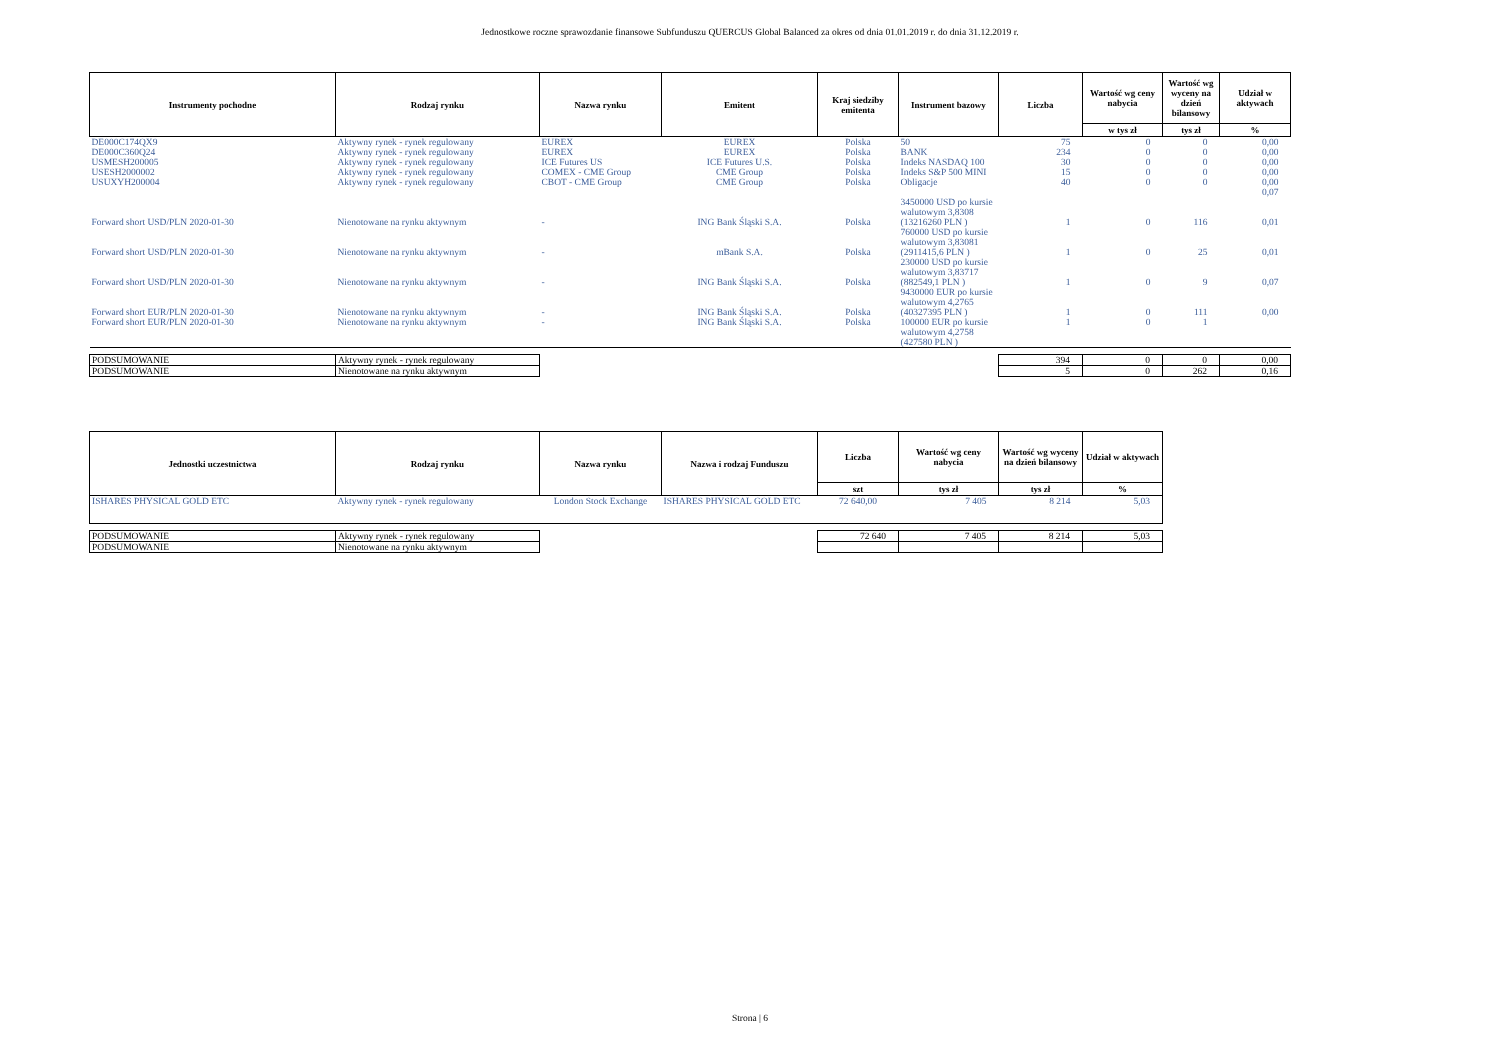Jednostkowe roczne sprawozdanie finansowe Subfunduszu QUERCUS Global Balanced za okres od dnia 01.01.2019 r. do dnia 31.12.2019 r.
| Instrumenty pochodne | Rodzaj rynku | Nazwa rynku | Emitent | Kraj siedziby emitenta | Instrument bazowy | Liczba | Wartość wg ceny nabycia | Wartość wg wyceny na dzień bilansowy | Udział w aktywach |
| --- | --- | --- | --- | --- | --- | --- | --- | --- | --- |
| | | | | | | | w tys zł | tys zł | % |
| DE000C174QX9 | Aktywny rynek - rynek regulowany | EUREX | EUREX | Polska | 50 | 75 | 0 | 0 | 0,00 |
| DE000C360Q24 | Aktywny rynek - rynek regulowany | EUREX | EUREX | Polska | BANK | 234 | 0 | 0 | 0,00 |
| USMESH200005 | Aktywny rynek - rynek regulowany | ICE Futures US | ICE Futures U.S. | Polska | Indeks NASDAQ 100 | 30 | 0 | 0 | 0,00 |
| USESH2000002 | Aktywny rynek - rynek regulowany | COMEX - CME Group | CME Group | Polska | Indeks S&P 500 MINI | 15 | 0 | 0 | 0,00 |
| USUXYH200004 | Aktywny rynek - rynek regulowany | CBOT - CME Group | CME Group | Polska | Obligacje | 40 | 0 | 0 | 0,00 0,07 |
| Forward short USD/PLN 2020-01-30 | Nienotowane na rynku aktywnym | - | ING Bank Śląski S.A. | Polska | 3450000 USD po kursie walutowym 3,8308 (13216260 PLN ) | 1 | 0 | 116 | 0,01 |
| Forward short USD/PLN 2020-01-30 | Nienotowane na rynku aktywnym | - | mBank S.A. | Polska | 760000 USD po kursie walutowym 3,83081 (2911415,6 PLN ) | 1 | 0 | 25 | 0,01 |
| Forward short USD/PLN 2020-01-30 | Nienotowane na rynku aktywnym | - | ING Bank Śląski S.A. | Polska | 230000 USD po kursie walutowym 3,83717 (882549,1 PLN ) | 1 | 0 | 9 | 0,07 |
| Forward short EUR/PLN 2020-01-30 | Nienotowane na rynku aktywnym | - | ING Bank Śląski S.A. | Polska | 9430000 EUR po kursie walutowym 4,2765 (40327395 PLN ) | 1 | 0 | 111 | 0,00 |
| Forward short EUR/PLN 2020-01-30 | Nienotowane na rynku aktywnym | - | ING Bank Śląski S.A. | Polska | 100000 EUR po kursie walutowym 4,2758 (427580 PLN ) | 1 | 0 | 1 | |
| PODSUMOWANIE | Aktywny rynek - rynek regulowany | | | | | 394 | 0 | 0 | 0,00 |
| PODSUMOWANIE | Nienotowane na rynku aktywnym | | | | | 5 | 0 | 262 | 0,16 |
| Jednostki uczestnictwa | Rodzaj rynku | Nazwa rynku | Nazwa i rodzaj Funduszu | Liczba | Wartość wg ceny nabycia | Wartość wg wyceny na dzień bilansowy | Udział w aktywach |
| --- | --- | --- | --- | --- | --- | --- | --- |
| | | | | szt | tys zł | tys zł | % |
| ISHARES PHYSICAL GOLD ETC | Aktywny rynek - rynek regulowany | London Stock Exchange | ISHARES PHYSICAL GOLD ETC | 72 640,00 | 7 405 | 8 214 | 5,03 |
| PODSUMOWANIE | Aktywny rynek - rynek regulowany | | | 72 640 | 7 405 | 8 214 | 5,03 |
| PODSUMOWANIE | Nienotowane na rynku aktywnym | | | | | | |
Strona | 6